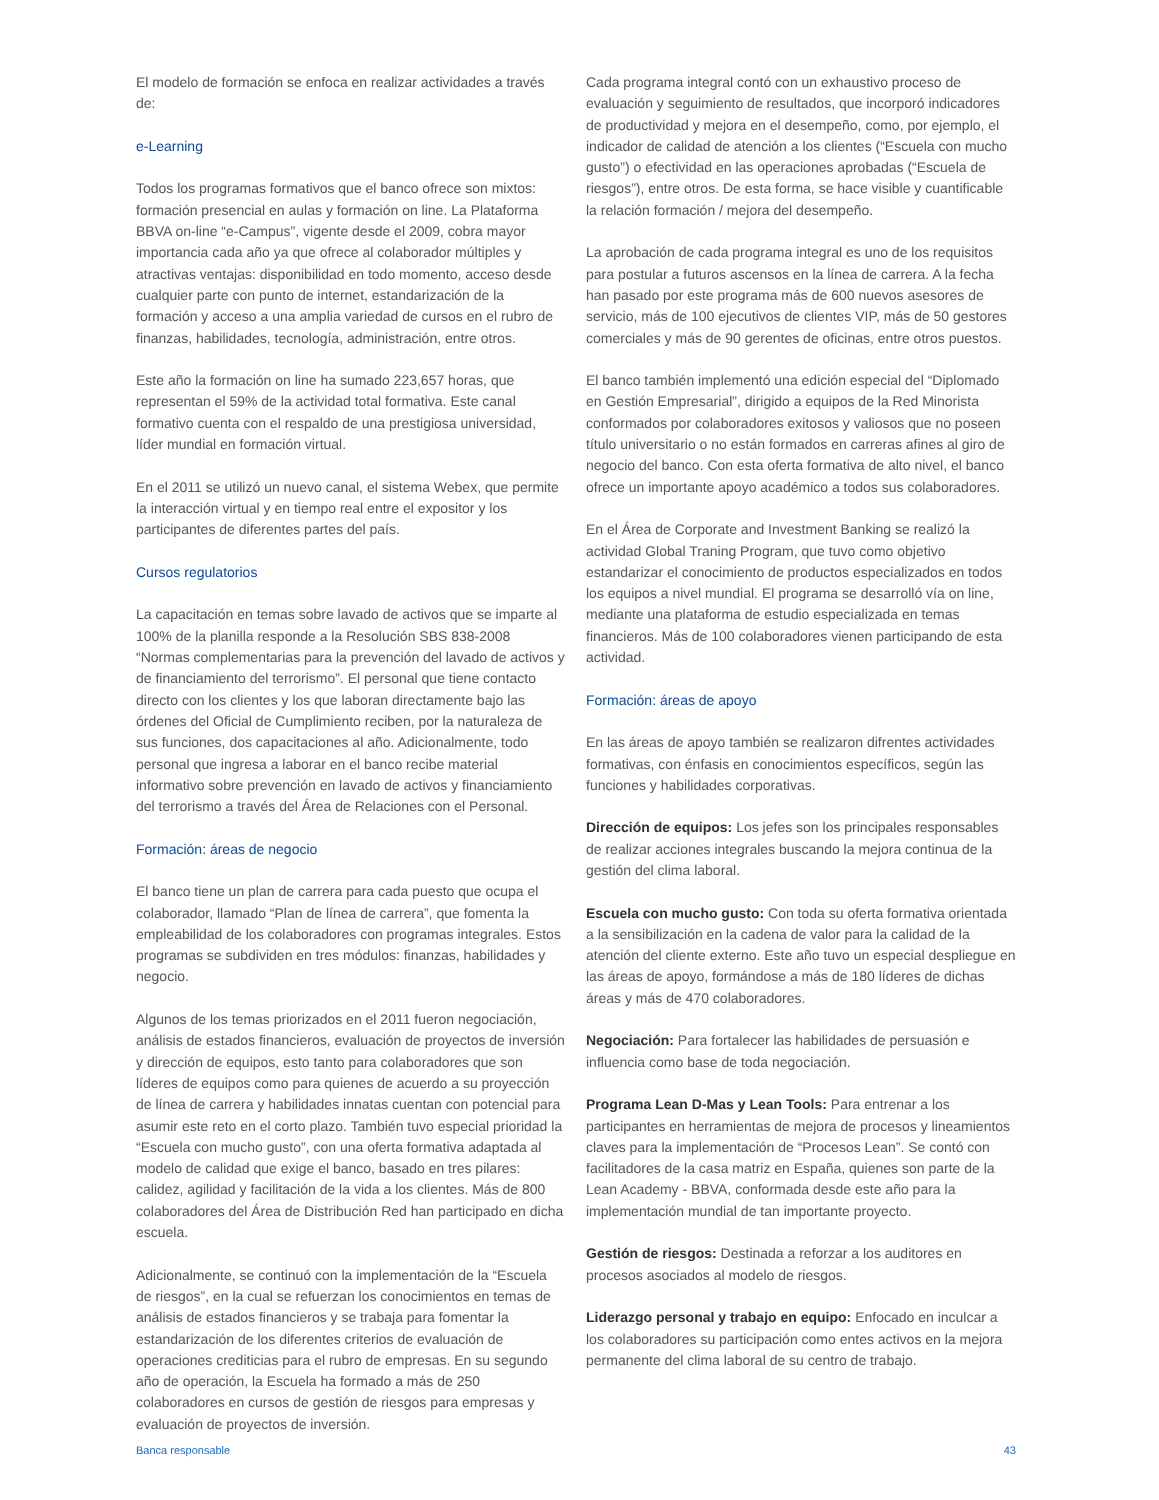El modelo de formación se enfoca en realizar actividades a través de:
e-Learning
Todos los programas formativos que el banco ofrece son mixtos: formación presencial en aulas y formación on line. La Plataforma BBVA on-line “e-Campus”, vigente desde el 2009, cobra mayor importancia cada año ya que ofrece al colaborador múltiples y atractivas ventajas: disponibilidad en todo momento, acceso desde cualquier parte con punto de internet, estandarización de la formación y acceso a una amplia variedad de cursos en el rubro de finanzas, habilidades, tecnología, administración, entre otros.
Este año la formación on line ha sumado 223,657 horas, que representan el 59% de la actividad total formativa. Este canal formativo cuenta con el respaldo de una prestigiosa universidad, líder mundial en formación virtual.
En el 2011 se utilizó un nuevo canal, el sistema Webex, que permite la interacción virtual y en tiempo real entre el expositor y los participantes de diferentes partes del país.
Cursos regulatorios
La capacitación en temas sobre lavado de activos que se imparte al 100% de la planilla responde a la Resolución SBS 838-2008 “Normas complementarias para la prevención del lavado de activos y de financiamiento del terrorismo”. El personal que tiene contacto directo con los clientes y los que laboran directamente bajo las órdenes del Oficial de Cumplimiento reciben, por la naturaleza de sus funciones, dos capacitaciones al año. Adicionalmente, todo personal que ingresa a laborar en el banco recibe material informativo sobre prevención en lavado de activos y financiamiento del terrorismo a través del Área de Relaciones con el Personal.
Formación: áreas de negocio
El banco tiene un plan de carrera para cada puesto que ocupa el colaborador, llamado “Plan de línea de carrera”, que fomenta la empleabilidad de los colaboradores con programas integrales. Estos programas se subdividen en tres módulos: finanzas, habilidades y negocio.
Algunos de los temas priorizados en el 2011 fueron negociación, análisis de estados financieros, evaluación de proyectos de inversión y dirección de equipos, esto tanto para colaboradores que son líderes de equipos como para quienes de acuerdo a su proyección de línea de carrera y habilidades innatas cuentan con potencial para asumir este reto en el corto plazo. También tuvo especial prioridad la “Escuela con mucho gusto”, con una oferta formativa adaptada al modelo de calidad que exige el banco, basado en tres pilares: calidez, agilidad y facilitación de la vida a los clientes. Más de 800 colaboradores del Área de Distribución Red han participado en dicha escuela.
Adicionalmente, se continuó con la implementación de la “Escuela de riesgos”, en la cual se refuerzan los conocimientos en temas de análisis de estados financieros y se trabaja para fomentar la estandarización de los diferentes criterios de evaluación de operaciones crediticias para el rubro de empresas. En su segundo año de operación, la Escuela ha formado a más de 250 colaboradores en cursos de gestión de riesgos para empresas y evaluación de proyectos de inversión.
Cada programa integral contó con un exhaustivo proceso de evaluación y seguimiento de resultados, que incorporó indicadores de productividad y mejora en el desempeño, como, por ejemplo, el indicador de calidad de atención a los clientes (“Escuela con mucho gusto”) o efectividad en las operaciones aprobadas (“Escuela de riesgos”), entre otros. De esta forma, se hace visible y cuantificable la relación formación / mejora del desempeño.
La aprobación de cada programa integral es uno de los requisitos para postular a futuros ascensos en la línea de carrera. A la fecha han pasado por este programa más de 600 nuevos asesores de servicio, más de 100 ejecutivos de clientes VIP, más de 50 gestores comerciales y más de 90 gerentes de oficinas, entre otros puestos.
El banco también implementó una edición especial del “Diplomado en Gestión Empresarial”, dirigido a equipos de la Red Minorista conformados por colaboradores exitosos y valiosos que no poseen título universitario o no están formados en carreras afines al giro de negocio del banco. Con esta oferta formativa de alto nivel, el banco ofrece un importante apoyo académico a todos sus colaboradores.
En el Área de Corporate and Investment Banking se realizó la actividad Global Traning Program, que tuvo como objetivo estandarizar el conocimiento de productos especializados en todos los equipos a nivel mundial. El programa se desarrolló vía on line, mediante una plataforma de estudio especializada en temas financieros. Más de 100 colaboradores vienen participando de esta actividad.
Formación: áreas de apoyo
En las áreas de apoyo también se realizaron difrentes actividades formativas, con énfasis en conocimientos específicos, según las funciones y habilidades corporativas.
Dirección de equipos: Los jefes son los principales responsables de realizar acciones integrales buscando la mejora continua de la gestión del clima laboral.
Escuela con mucho gusto: Con toda su oferta formativa orientada a la sensibilización en la cadena de valor para la calidad de la atención del cliente externo. Este año tuvo un especial despliegue en las áreas de apoyo, formándose a más de 180 líderes de dichas áreas y más de 470 colaboradores.
Negociación: Para fortalecer las habilidades de persuasión e influencia como base de toda negociación.
Programa Lean D-Mas y Lean Tools: Para entrenar a los participantes en herramientas de mejora de procesos y lineamientos claves para la implementación de “Procesos Lean”. Se contó con facilitadores de la casa matriz en España, quienes son parte de la Lean Academy - BBVA, conformada desde este año para la implementación mundial de tan importante proyecto.
Gestión de riesgos: Destinada a reforzar a los auditores en procesos asociados al modelo de riesgos.
Liderazgo personal y trabajo en equipo: Enfocado en inculcar a los colaboradores su participación como entes activos en la mejora permanente del clima laboral de su centro de trabajo.
Banca responsable 43